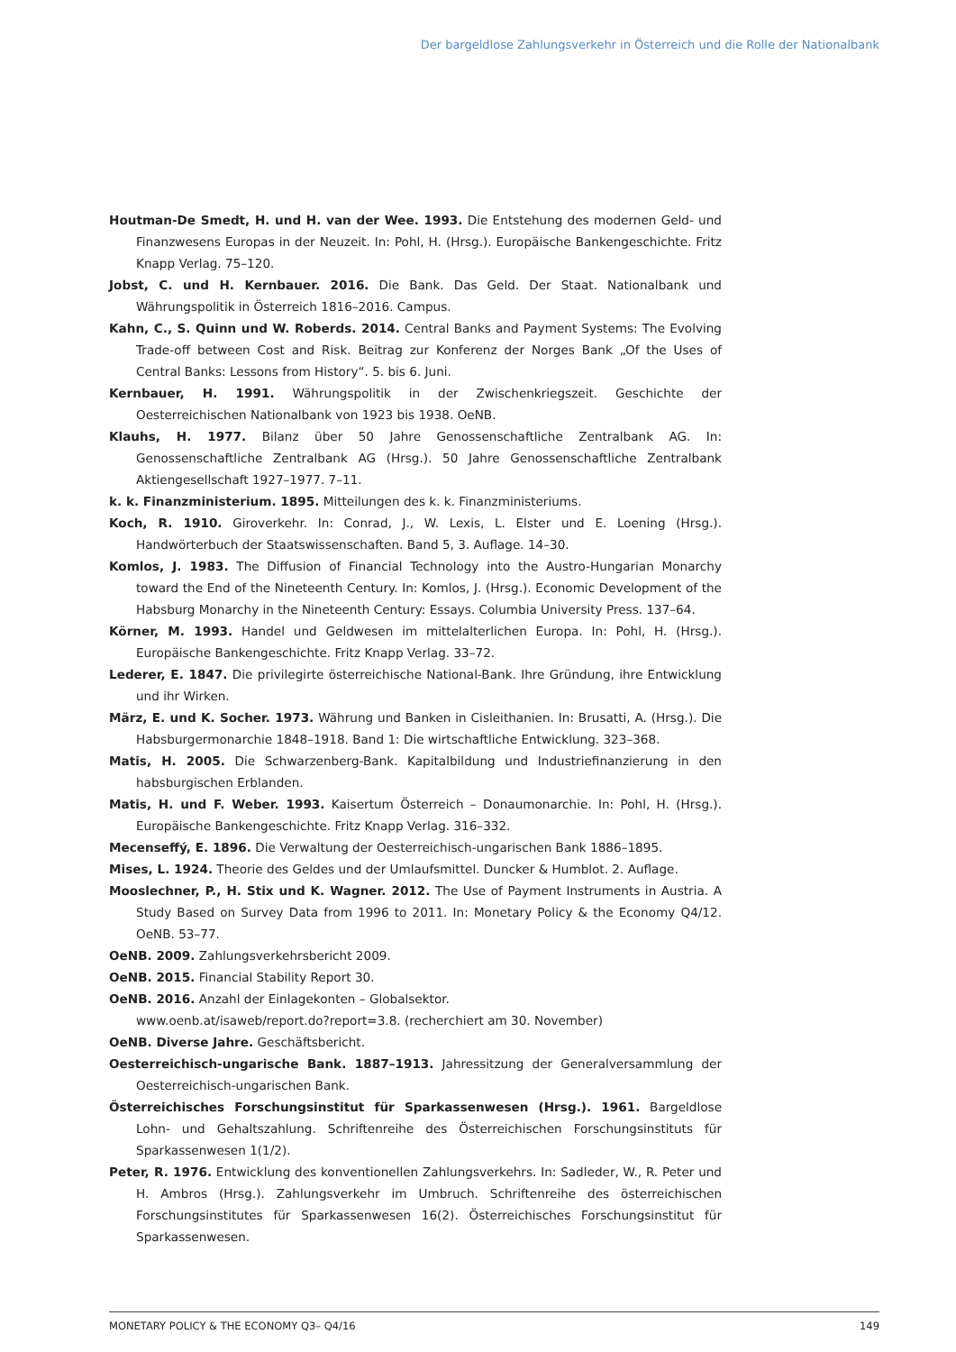Der bargeldlose Zahlungsverkehr in Österreich und die Rolle der Nationalbank
Houtman-De Smedt, H. und H. van der Wee. 1993. Die Entstehung des modernen Geld- und Finanzwesens Europas in der Neuzeit. In: Pohl, H. (Hrsg.). Europäische Bankengeschichte. Fritz Knapp Verlag. 75–120.
Jobst, C. und H. Kernbauer. 2016. Die Bank. Das Geld. Der Staat. Nationalbank und Währungspolitik in Österreich 1816–2016. Campus.
Kahn, C., S. Quinn und W. Roberds. 2014. Central Banks and Payment Systems: The Evolving Trade-off between Cost and Risk. Beitrag zur Konferenz der Norges Bank „Of the Uses of Central Banks: Lessons from History“. 5. bis 6. Juni.
Kernbauer, H. 1991. Währungspolitik in der Zwischenkriegszeit. Geschichte der Oesterreichischen Nationalbank von 1923 bis 1938. OeNB.
Klauhs, H. 1977. Bilanz über 50 Jahre Genossenschaftliche Zentralbank AG. In: Genossenschaftliche Zentralbank AG (Hrsg.). 50 Jahre Genossenschaftliche Zentralbank Aktiengesellschaft 1927–1977. 7–11.
k. k. Finanzministerium. 1895. Mitteilungen des k. k. Finanzministeriums.
Koch, R. 1910. Giroverkehr. In: Conrad, J., W. Lexis, L. Elster und E. Loening (Hrsg.). Handwörterbuch der Staatswissenschaften. Band 5, 3. Auflage. 14–30.
Komlos, J. 1983. The Diffusion of Financial Technology into the Austro-Hungarian Monarchy toward the End of the Nineteenth Century. In: Komlos, J. (Hrsg.). Economic Development of the Habsburg Monarchy in the Nineteenth Century: Essays. Columbia University Press. 137–64.
Körner, M. 1993. Handel und Geldwesen im mittelalterlichen Europa. In: Pohl, H. (Hrsg.). Europäische Bankengeschichte. Fritz Knapp Verlag. 33–72.
Lederer, E. 1847. Die privilegirte österreichische National-Bank. Ihre Gründung, ihre Entwicklung und ihr Wirken.
März, E. und K. Socher. 1973. Währung und Banken in Cisleithanien. In: Brusatti, A. (Hrsg.). Die Habsburgermonarchie 1848–1918. Band 1: Die wirtschaftliche Entwicklung. 323–368.
Matis, H. 2005. Die Schwarzenberg-Bank. Kapitalbildung und Industriefinanzierung in den habsburgischen Erblanden.
Matis, H. und F. Weber. 1993. Kaisertum Österreich – Donaumonarchie. In: Pohl, H. (Hrsg.). Europäische Bankengeschichte. Fritz Knapp Verlag. 316–332.
Mecenseffý, E. 1896. Die Verwaltung der Oesterreichisch-ungarischen Bank 1886–1895.
Mises, L. 1924. Theorie des Geldes und der Umlaufsmittel. Duncker & Humblot. 2. Auflage.
Mooslechner, P., H. Stix und K. Wagner. 2012. The Use of Payment Instruments in Austria. A Study Based on Survey Data from 1996 to 2011. In: Monetary Policy & the Economy Q4/12. OeNB. 53–77.
OeNB. 2009. Zahlungsverkehrsbericht 2009.
OeNB. 2015. Financial Stability Report 30.
OeNB. 2016. Anzahl der Einlagekonten – Globalsektor.
www.oenb.at/isaweb/report.do?report=3.8. (recherchiert am 30. November)
OeNB. Diverse Jahre. Geschäftsbericht.
Oesterreichisch-ungarische Bank. 1887–1913. Jahressitzung der Generalversammlung der Oesterreichisch-ungarischen Bank.
Österreichisches Forschungsinstitut für Sparkassenwesen (Hrsg.). 1961. Bargeldlose Lohn- und Gehaltszahlung. Schriftenreihe des Österreichischen Forschungsinstituts für Sparkassenwesen 1(1/2).
Peter, R. 1976. Entwicklung des konventionellen Zahlungsverkehrs. In: Sadleder, W., R. Peter und H. Ambros (Hrsg.). Zahlungsverkehr im Umbruch. Schriftenreihe des österreichischen Forschungsinstitutes für Sparkassenwesen 16(2). Österreichisches Forschungsinstitut für Sparkassenwesen.
MONETARY POLICY & THE ECONOMY Q3– Q4/16 149